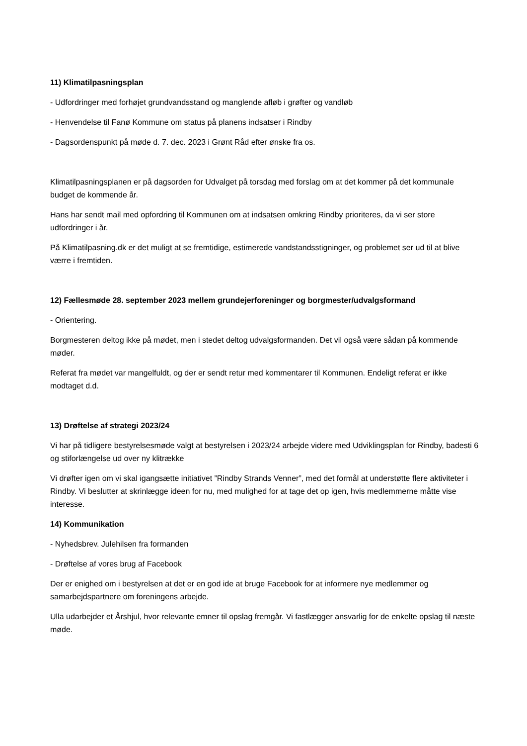11) Klimatilpasningsplan
- Udfordringer med forhøjet grundvandsstand og manglende afløb i grøfter og vandløb
- Henvendelse til Fanø Kommune om status på planens indsatser i Rindby
- Dagsordenspunkt på møde d. 7. dec. 2023 i Grønt Råd efter ønske fra os.
Klimatilpasningsplanen er på dagsorden for Udvalget på torsdag med forslag om at det kommer på det kommunale budget de kommende år.
Hans har sendt mail med opfordring til Kommunen om at indsatsen omkring Rindby prioriteres, da vi ser store udfordringer i år.
På Klimatilpasning.dk er det muligt at se fremtidige, estimerede vandstandsstigninger, og problemet ser ud til at blive værre i fremtiden.
12) Fællesmøde 28. september 2023 mellem grundejerforeninger og borgmester/udvalgsformand
- Orientering.
Borgmesteren deltog ikke på mødet, men i stedet deltog udvalgsformanden. Det vil også være sådan på kommende møder.
Referat fra mødet var mangelfuldt, og der er sendt retur med kommentarer til Kommunen. Endeligt referat er ikke modtaget d.d.
13) Drøftelse af strategi 2023/24
Vi har på tidligere bestyrelsesmøde valgt at bestyrelsen i 2023/24 arbejde videre med Udviklingsplan for Rindby, badesti 6 og stiforlængelse ud over ny klitrække
Vi drøfter igen om vi skal igangsætte initiativet ”Rindby Strands Venner”, med det formål at understøtte flere aktiviteter i Rindby. Vi beslutter at skrinlægge ideen for nu, med mulighed for at tage det op igen, hvis medlemmerne måtte vise interesse.
14) Kommunikation
- Nyhedsbrev. Julehilsen fra formanden
- Drøftelse af vores brug af Facebook
Der er enighed om i bestyrelsen at det er en god ide at bruge Facebook for at informere nye medlemmer og samarbejdspartnere om foreningens arbejde.
Ulla udarbejder et Årshjul, hvor relevante emner til opslag fremgår. Vi fastlægger ansvarlig for de enkelte opslag til næste møde.